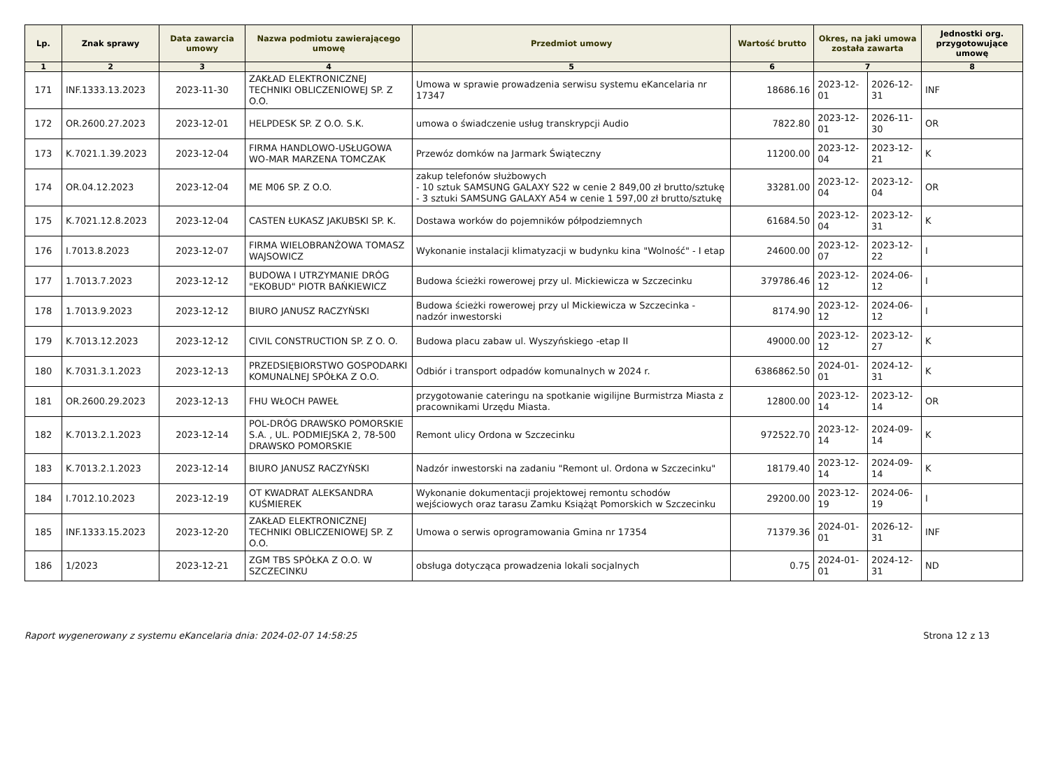| Lp. | Znak sprawy | Data zawarcia umowy | Nazwa podmiotu zawierającego umowę | Przedmiot umowy | Wartość brutto | Okres, na jaki umowa została zawarta | | Jednostki org. przygotowujące umowę |
| --- | --- | --- | --- | --- | --- | --- | --- | --- |
| 1 | 2 | 3 | 4 | 5 | 6 | 7 | | 8 |
| 171 | INF.1333.13.2023 | 2023-11-30 | ZAKŁAD ELEKTRONICZNEJ TECHNIKI OBLICZENIOWEJ SP. Z O.O. | Umowa w sprawie prowadzenia serwisu systemu eKancelaria nr 17347 | 18686.16 | 2023-12-01 | 2026-12-31 | INF |
| 172 | OR.2600.27.2023 | 2023-12-01 | HELPDESK SP. Z O.O. S.K. | umowa o świadczenie usług transkrypcji Audio | 7822.80 | 2023-12-01 | 2026-11-30 | OR |
| 173 | K.7021.1.39.2023 | 2023-12-04 | FIRMA HANDLOWO-USŁUGOWA WO-MAR MARZENA TOMCZAK | Przewóz domków na Jarmark Świąteczny | 11200.00 | 2023-12-04 | 2023-12-21 | K |
| 174 | OR.04.12.2023 | 2023-12-04 | ME M06 SP. Z O.O. | zakup telefonów służbowych - 10 sztuk SAMSUNG GALAXY S22 w cenie 2 849,00 zł brutto/sztukę - 3 sztuki SAMSUNG GALAXY A54 w cenie 1 597,00 zł brutto/sztukę | 33281.00 | 2023-12-04 | 2023-12-04 | OR |
| 175 | K.7021.12.8.2023 | 2023-12-04 | CASTEN ŁUKASZ JAKUBSKI SP. K. | Dostawa worków do pojemników półpodziemnych | 61684.50 | 2023-12-04 | 2023-12-31 | K |
| 176 | I.7013.8.2023 | 2023-12-07 | FIRMA WIELOBRANŻOWA TOMASZ WAJSOWICZ | Wykonanie instalacji klimatyzacji w budynku kina "Wolność" - I etap | 24600.00 | 2023-12-07 | 2023-12-22 | I |
| 177 | 1.7013.7.2023 | 2023-12-12 | BUDOWA I UTRZYMANIE DRÓG "EKOBUD" PIOTR BAŃKIEWICZ | Budowa ścieżki rowerowej przy ul. Mickiewicza w Szczecinku | 379786.46 | 2023-12-12 | 2024-06-12 | I |
| 178 | 1.7013.9.2023 | 2023-12-12 | BIURO JANUSZ RACZYŃSKI | Budowa ścieżki rowerowej przy ul Mickiewicza w Szczecinka - nadzór inwestorski | 8174.90 | 2023-12-12 | 2024-06-12 | I |
| 179 | K.7013.12.2023 | 2023-12-12 | CIVIL CONSTRUCTION SP. Z O. O. | Budowa placu zabaw ul. Wyszyńskiego -etap II | 49000.00 | 2023-12-12 | 2023-12-27 | K |
| 180 | K.7031.3.1.2023 | 2023-12-13 | PRZEDSIĘBIORSTWO GOSPODARKI KOMUNALNEJ SPÓŁKA Z O.O. | Odbiór i transport odpadów komunalnych w 2024 r. | 6386862.50 | 2024-01-01 | 2024-12-31 | K |
| 181 | OR.2600.29.2023 | 2023-12-13 | FHU WŁOCH PAWEŁ | przygotowanie cateringu na spotkanie wigilijne Burmistrza Miasta z pracownikami Urzędu Miasta. | 12800.00 | 2023-12-14 | 2023-12-14 | OR |
| 182 | K.7013.2.1.2023 | 2023-12-14 | POL-DRÓG DRAWSKO POMORSKIE S.A. , UL. PODMIEJSKA 2, 78-500 DRAWSKO POMORSKIE | Remont ulicy Ordona w Szczecinku | 972522.70 | 2023-12-14 | 2024-09-14 | K |
| 183 | K.7013.2.1.2023 | 2023-12-14 | BIURO JANUSZ RACZYŃSKI | Nadzór inwestorski na zadaniu "Remont ul. Ordona w Szczecinku" | 18179.40 | 2023-12-14 | 2024-09-14 | K |
| 184 | I.7012.10.2023 | 2023-12-19 | OT KWADRAT ALEKSANDRA KUŚMIEREK | Wykonanie dokumentacji projektowej remontu schodów wejściowych oraz tarasu Zamku Książąt Pomorskich w Szczecinku | 29200.00 | 2023-12-19 | 2024-06-19 | I |
| 185 | INF.1333.15.2023 | 2023-12-20 | ZAKŁAD ELEKTRONICZNEJ TECHNIKI OBLICZENIOWEJ SP. Z O.O. | Umowa o serwis oprogramowania Gmina nr 17354 | 71379.36 | 2024-01-01 | 2026-12-31 | INF |
| 186 | 1/2023 | 2023-12-21 | ZGM TBS SPÓŁKA Z O.O. W SZCZECINKU | obsługa dotycząca prowadzenia lokali socjalnych | 0.75 | 2024-01-01 | 2024-12-31 | ND |
Raport wygenerowany z systemu eKancelaria dnia: 2024-02-07 14:58:25 Strona 12 z 13